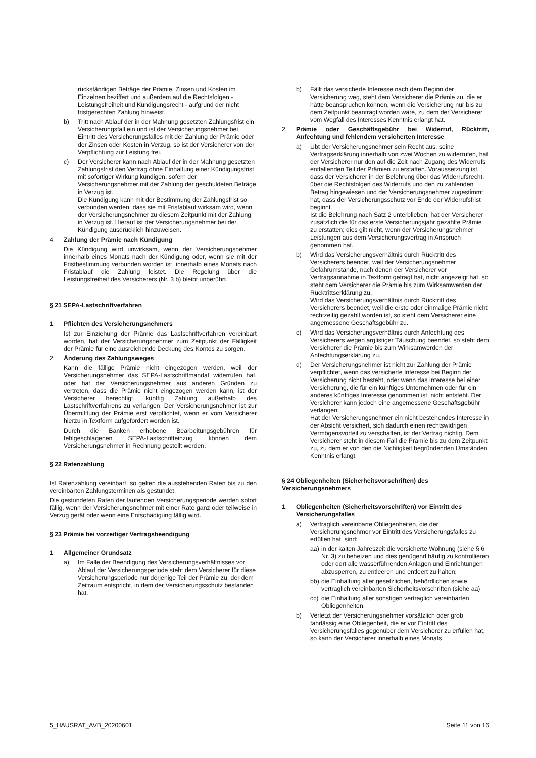rückständigen Beträge der Prämie, Zinsen und Kosten im Einzelnen beziffert und außerdem auf die Rechtsfolgen - Leistungsfreiheit und Kündigungsrecht - aufgrund der nicht fristgerechten Zahlung hinweist.
b) Tritt nach Ablauf der in der Mahnung gesetzten Zahlungsfrist ein Versicherungsfall ein und ist der Versicherungsnehmer bei Eintritt des Versicherungsfalles mit der Zahlung der Prämie oder der Zinsen oder Kosten in Verzug, so ist der Versicherer von der Verpflichtung zur Leistung frei.
c) Der Versicherer kann nach Ablauf der in der Mahnung gesetzten Zahlungsfrist den Vertrag ohne Einhaltung einer Kündigungsfrist mit sofortiger Wirkung kündigen, sofern der Versicherungsnehmer mit der Zahlung der geschuldeten Beträge in Verzug ist.
Die Kündigung kann mit der Bestimmung der Zahlungsfrist so verbunden werden, dass sie mit Fristablauf wirksam wird, wenn der Versicherungsnehmer zu diesem Zeitpunkt mit der Zahlung in Verzug ist. Hierauf ist der Versicherungsnehmer bei der Kündigung ausdrücklich hinzuweisen.
4. Zahlung der Prämie nach Kündigung
Die Kündigung wird unwirksam, wenn der Versicherungsnehmer innerhalb eines Monats nach der Kündigung oder, wenn sie mit der Fristbestimmung verbunden worden ist, innerhalb eines Monats nach Fristablauf die Zahlung leistet. Die Regelung über die Leistungsfreiheit des Versicherers (Nr. 3 b) bleibt unberührt.
§ 21 SEPA-Lastschriftverfahren
1. Pflichten des Versicherungsnehmers
Ist zur Einziehung der Prämie das Lastschriftverfahren vereinbart worden, hat der Versicherungsnehmer zum Zeitpunkt der Fälligkeit der Prämie für eine ausreichende Deckung des Kontos zu sorgen.
2. Änderung des Zahlungsweges
Kann die fällige Prämie nicht eingezogen werden, weil der Versicherungsnehmer das SEPA-Lastschriftmandat widerrufen hat, oder hat der Versicherungsnehmer aus anderen Gründen zu vertreten, dass die Prämie nicht eingezogen werden kann, ist der Versicherer berechtigt, künftig Zahlung außerhalb des Lastschriftverfahrens zu verlangen. Der Versicherungsnehmer ist zur Übermittlung der Prämie erst verpflichtet, wenn er vom Versicherer hierzu in Textform aufgefordert worden ist.
Durch die Banken erhobene Bearbeitungsgebühren für fehlgeschlagenen SEPA-Lastschrifteinzug können dem Versicherungsnehmer in Rechnung gestellt werden.
§ 22 Ratenzahlung
Ist Ratenzahlung vereinbart, so gelten die ausstehenden Raten bis zu den vereinbarten Zahlungsterminen als gestundet.
Die gestundeten Raten der laufenden Versicherungsperiode werden sofort fällig, wenn der Versicherungsnehmer mit einer Rate ganz oder teilweise in Verzug gerät oder wenn eine Entschädigung fällig wird.
§ 23 Prämie bei vorzeitiger Vertragsbeendigung
1. Allgemeiner Grundsatz
a) Im Falle der Beendigung des Versicherungsverhältnisses vor Ablauf der Versicherungsperiode steht dem Versicherer für diese Versicherungsperiode nur derjenige Teil der Prämie zu, der dem Zeitraum entspricht, in dem der Versicherungsschutz bestanden hat.
b) Fällt das versicherte Interesse nach dem Beginn der Versicherung weg, steht dem Versicherer die Prämie zu, die er hätte beanspruchen können, wenn die Versicherung nur bis zu dem Zeitpunkt beantragt worden wäre, zu dem der Versicherer vom Wegfall des Interesses Kenntnis erlangt hat.
2. Prämie oder Geschäftsgebühr bei Widerruf, Rücktritt, Anfechtung und fehlendem versicherten Interesse
a) Übt der Versicherungsnehmer sein Recht aus, seine Vertragserklärung innerhalb von zwei Wochen zu widerrufen, hat der Versicherer nur den auf die Zeit nach Zugang des Widerrufs entfallenden Teil der Prämien zu erstatten. Voraussetzung ist, dass der Versicherer in der Belehrung über das Widerrufsrecht, über die Rechtsfolgen des Widerrufs und den zu zahlenden Betrag hingewiesen und der Versicherungsnehmer zugestimmt hat, dass der Versicherungsschutz vor Ende der Widerrufsfrist beginnt.
Ist die Belehrung nach Satz 2 unterblieben, hat der Versicherer zusätzlich die für das erste Versicherungsjahr gezahlte Prämie zu erstatten; dies gilt nicht, wenn der Versicherungsnehmer Leistungen aus dem Versicherungsvertrag in Anspruch genommen hat.
b) Wird das Versicherungsverhältnis durch Rücktritt des Versicherers beendet, weil der Versicherungsnehmer Gefahrumstände, nach denen der Versicherer vor Vertragsannahme in Textform gefragt hat, nicht angezeigt hat, so steht dem Versicherer die Prämie bis zum Wirksamwerden der Rücktrittserklärung zu.
Wird das Versicherungsverhältnis durch Rücktritt des Versicherers beendet, weil die erste oder einmalige Prämie nicht rechtzeitig gezahlt worden ist, so steht dem Versicherer eine angemessene Geschäftsgebühr zu.
c) Wird das Versicherungsverhältnis durch Anfechtung des Versicherers wegen arglistiger Täuschung beendet, so steht dem Versicherer die Prämie bis zum Wirksamwerden der Anfechtungserklärung zu.
d) Der Versicherungsnehmer ist nicht zur Zahlung der Prämie verpflichtet, wenn das versicherte Interesse bei Beginn der Versicherung nicht besteht, oder wenn das Interesse bei einer Versicherung, die für ein künftiges Unternehmen oder für ein anderes künftiges Interesse genommen ist, nicht entsteht. Der Versicherer kann jedoch eine angemessene Geschäftsgebühr verlangen.
Hat der Versicherungsnehmer ein nicht bestehendes Interesse in der Absicht versichert, sich dadurch einen rechtswidrigen Vermögensvorteil zu verschaffen, ist der Vertrag nichtig. Dem Versicherer steht in diesem Fall die Prämie bis zu dem Zeitpunkt zu, zu dem er von den die Nichtigkeit begründenden Umständen Kenntnis erlangt.
§ 24 Obliegenheiten (Sicherheitsvorschriften) des Versicherungsnehmers
1. Obliegenheiten (Sicherheitsvorschriften) vor Eintritt des Versicherungsfalles
a) Vertraglich vereinbarte Obliegenheiten, die der Versicherungsnehmer vor Eintritt des Versicherungsfalles zu erfüllen hat, sind:
aa)
in der kalten Jahreszeit die versicherte Wohnung (siehe § 6 Nr. 3) zu beheizen und dies genügend häufig zu kontrollieren oder dort alle wasserführenden Anlagen und Einrichtungen abzusperren, zu entleeren und entleert zu halten;
bb)
die Einhaltung aller gesetzlichen, behördlichen sowie vertraglich vereinbarten Sicherheitsvorschriften (siehe aa)
cc)
die Einhaltung aller sonstigen vertraglich vereinbarten Obliegenheiten.
b) Verletzt der Versicherungsnehmer vorsätzlich oder grob fahrlässig eine Obliegenheit, die er vor Eintritt des Versicherungsfalles gegenüber dem Versicherer zu erfüllen hat, so kann der Versicherer innerhalb eines Monats,
5_HAUSRAT_AVB_20200601 Seite 11 von 16